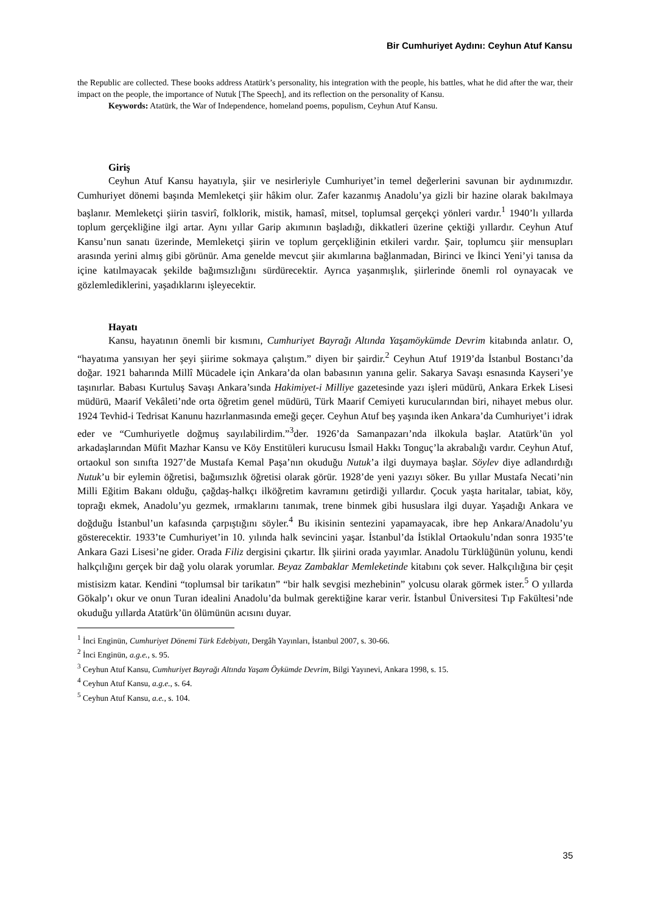Bir Cumhuriyet Aydını: Ceyhun Atuf Kansu
the Republic are collected. These books address Atatürk’s personality, his integration with the people, his battles, what he did after the war, their impact on the people, the importance of Nutuk [The Speech], and its reflection on the personality of Kansu.
Keywords: Atatürk, the War of Independence, homeland poems, populism, Ceyhun Atuf Kansu.
Giriş
Ceyhun Atuf Kansu hayatıyla, şiir ve nesirleriyle Cumhuriyet’in temel değerlerini savunan bir aydınımızdır. Cumhuriyet dönemi başında Memleketçi şiir hâkim olur. Zafer kazanmış Anadolu’ya gizli bir hazine olarak bakılmaya başlanır. Memleketçi şiirin tasvirî, folklorik, mistik, hamasî, mitsel, toplumsal gerçekçi yönleri vardır.<sup>1</sup> 1940’lı yıllarda toplum gerçekliğine ilgi artar. Aynı yıllar Garip akımının başladığı, dikkatleri üzerine çektiği yıllardır. Ceyhun Atuf Kansu’nun sanatı üzerinde, Memleketçi şiirin ve toplum gerçekliğinin etkileri vardır. Şair, toplumcu şiir mensupları arasında yerini almış gibi görünür. Ama genelde mevcut şiir akımlarına bağlanmadan, Birinci ve İkinci Yeni’yi tanısa da içine katılmayacak şekilde bağımsızlığını sürdürecektir. Ayrıca yaşanmışlık, şiirlerinde önemli rol oynayacak ve gözlemlediklerini, yaşadıklarını işleyecektir.
Hayatı
Kansu, hayatının önemli bir kısmını, Cumhuriyet Bayrağı Altında Yaşamöykümde Devrim kitabında anlatır. O, “hayatıma yansıyan her şeyi şiirime sokmaya çalıştım.” diyen bir şairdir.<sup>2</sup> Ceyhun Atuf 1919’da İstanbul Bostancı’da doğar. 1921 baharında Millî Mücadele için Ankara’da olan babasının yanına gelir. Sakarya Savaşı esnasında Kayseri’ye taşınırlar. Babası Kurtuluş Savaşı Ankara’sında Hakimiyet-i Milliye gazetesinde yazı işleri müdürü, Ankara Erkek Lisesi müdürü, Maarif Vekâleti’nde orta öğretim genel müdürü, Türk Maarif Cemiyeti kurucularından biri, nihayet mebus olur. 1924 Tevhid-i Tedrisat Kanunu hazırlanmasında emeği geçer. Ceyhun Atuf beş yaşında iken Ankara’da Cumhuriyet’i idrak eder ve “Cumhuriyetle doğmuş sayılabilirdim.”<sup>3</sup>der. 1926’da Samanpazarı’nda ilkokula başlar. Atatürk’ün yol arkadaşlarından Müfit Mazhar Kansu ve Köy Enstitüleri kurucusu İsmail Hakkı Tonguç’la akrabalığı vardır. Ceyhun Atuf, ortaokul son sınıfta 1927’de Mustafa Kemal Paşa’nın okuduğu Nutuk’a ilgi duymaya başlar. Söylev diye adlandırdığı Nutuk’u bir eylemin öğretisi, bağımsızlık öğretisi olarak görür. 1928’de yeni yazıyı söker. Bu yıllar Mustafa Necati’nin Milli Eğitim Bakanı olduğu, çağdaş-halkçı ilköğretim kavramını getirdiği yıllardır. Çocuk yaşta haritalar, tabiat, köy, toprağı ekmek, Anadolu’yu gezmek, ırmaklarını tanımak, trene binmek gibi hususlara ilgi duyar. Yaşadığı Ankara ve doğduğu İstanbul’un kafasında çarpıştığını söyler.<sup>4</sup> Bu ikisinin sentezini yapamayacak, ibre hep Ankara/Anadolu’yu gösterecektir. 1933’te Cumhuriyet’in 10. yılında halk sevincini yaşar. İstanbul’da İstiklal Ortaokulu’ndan sonra 1935’te Ankara Gazi Lisesi’ne gider. Orada Filiz dergisini çıkartır. İlk şiirini orada yayımlar. Anadolu Türklüğünün yolunu, kendi halkçılığını gerçek bir dağ yolu olarak yorumlar. Beyaz Zambaklar Memleketinde kitabını çok sever. Halkçılığına bir çeşit mistisizm katar. Kendini “toplumsal bir tarikatın” “bir halk sevgisi mezhebinin” yolcusu olarak görmek ister.<sup>5</sup> O yıllarda Gökalp’ı okur ve onun Turan idealini Anadolu’da bulmak gerektiğine karar verir. İstanbul Üniversitesi Tıp Fakültesi’nde okuduğu yıllarda Atatürk’ün ölümünün acısını duyar.
<sup>1</sup> İnci Enginün, Cumhuriyet Dönemi Türk Edebiyatı, Dergâh Yayınları, İstanbul 2007, s. 30-66.
<sup>2</sup> İnci Enginün, a.g.e., s. 95.
<sup>3</sup> Ceyhun Atuf Kansu, Cumhuriyet Bayrağı Altında Yaşam Öykümde Devrim, Bilgi Yayınevi, Ankara 1998, s. 15.
<sup>4</sup> Ceyhun Atuf Kansu, a.g.e., s. 64.
<sup>5</sup> Ceyhun Atuf Kansu, a.e., s. 104.
35